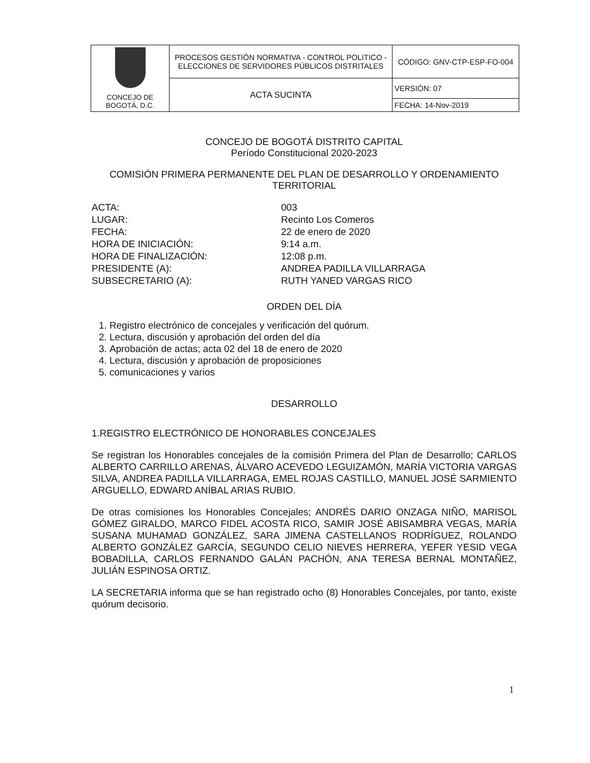| CONCEJO DE BOGOTÁ, D.C. | PROCESOS GESTIÓN NORMATIVA - CONTROL POLITICO - ELECCIONES DE SERVIDORES PÚBLICOS DISTRITALES | CÓDIGO: GNV-CTP-ESP-FO-004 |
| | ACTA SUCINTA | VERSIÓN: 07 |
| | | FECHA: 14-Nov-2019 |
CONCEJO DE BOGOTÁ DISTRITO CAPITAL
Período Constitucional 2020-2023
COMISIÓN PRIMERA PERMANENTE DEL PLAN DE DESARROLLO Y ORDENAMIENTO TERRITORIAL
ACTA: 003 LUGAR: Recinto Los Comeros FECHA: 22 de enero de 2020 HORA DE INICIACIÓN: 9:14 a.m. HORA DE FINALIZACIÓN: 12:08 p.m. PRESIDENTE (A): ANDREA PADILLA VILLARRAGA SUBSECRETARIO (A): RUTH YANED VARGAS RICO
ORDEN DEL DÍA
1. Registro electrónico de concejales y verificación del quórum.
2. Lectura, discusión y aprobación del orden del día
3. Aprobación de actas; acta 02 del 18 de enero de 2020
4. Lectura, discusión y aprobación de proposiciones
5. comunicaciones y varios
DESARROLLO
1.REGISTRO ELECTRÓNICO DE HONORABLES CONCEJALES
Se registran los Honorables concejales de la comisión Primera del Plan de Desarrollo; CARLOS ALBERTO CARRILLO ARENAS, ÁLVARO ACEVEDO LEGUIZAMÓN, MARÍA VICTORIA VARGAS SILVA, ANDREA PADILLA VILLARRAGA, EMEL ROJAS CASTILLO, MANUEL JOSÉ SARMIENTO ARGUELLO, EDWARD ANÍBAL ARIAS RUBIO.
De otras comisiones los Honorables Concejales; ANDRÉS DARIO ONZAGA NIÑO, MARISOL GÓMEZ GIRALDO, MARCO FIDEL ACOSTA RICO, SAMIR JOSÉ ABISAMBRA VEGAS, MARÍA SUSANA MUHAMAD GONZÁLEZ, SARA JIMENA CASTELLANOS RODRÍGUEZ, ROLANDO ALBERTO GONZÁLEZ GARCÍA, SEGUNDO CELIO NIEVES HERRERA, YEFER YESID VEGA BOBADILLA, CARLOS FERNANDO GALÁN PACHÓN, ANA TERESA BERNAL MONTAÑEZ, JULIÁN ESPINOSA ORTIZ.
LA SECRETARIA informa que se han registrado ocho (8) Honorables Concejales, por tanto, existe quórum decisorio.
1